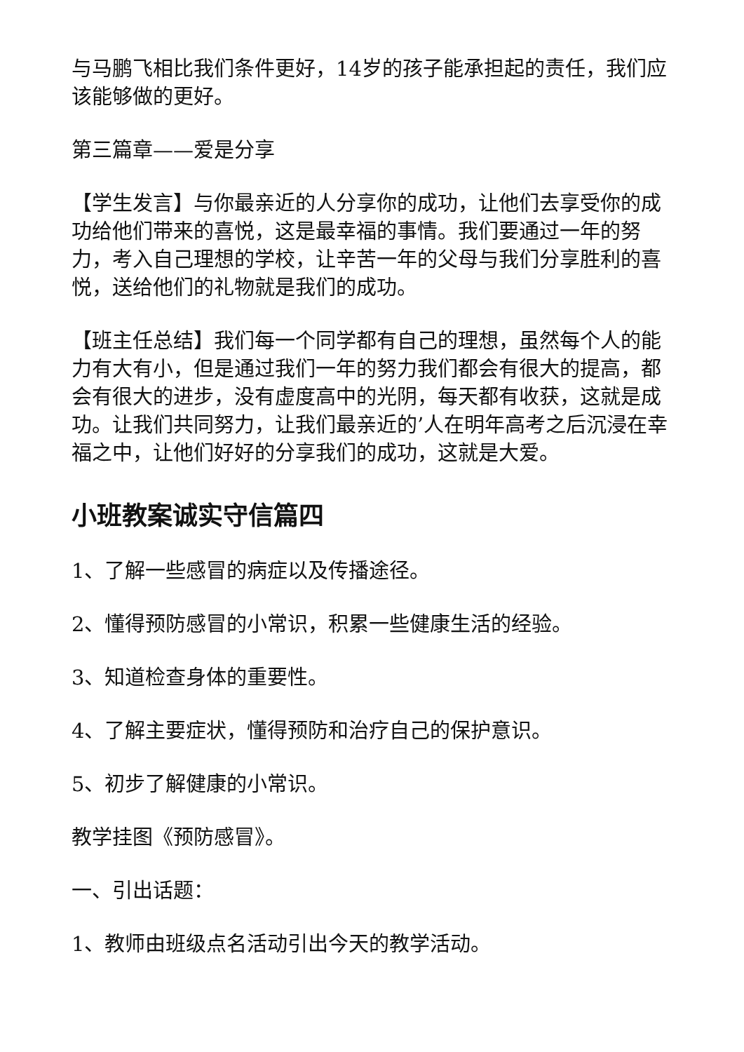与马鹏飞相比我们条件更好，14岁的孩子能承担起的责任，我们应该能够做的更好。
第三篇章——爱是分享
【学生发言】与你最亲近的人分享你的成功，让他们去享受你的成功给他们带来的喜悦，这是最幸福的事情。我们要通过一年的努力，考入自己理想的学校，让辛苦一年的父母与我们分享胜利的喜悦，送给他们的礼物就是我们的成功。
【班主任总结】我们每一个同学都有自己的理想，虽然每个人的能力有大有小，但是通过我们一年的努力我们都会有很大的提高，都会有很大的进步，没有虚度高中的光阴，每天都有收获，这就是成功。让我们共同努力，让我们最亲近的’人在明年高考之后沉浸在幸福之中，让他们好好的分享我们的成功，这就是大爱。
小班教案诚实守信篇四
1、了解一些感冒的病症以及传播途径。
2、懂得预防感冒的小常识，积累一些健康生活的经验。
3、知道检查身体的重要性。
4、了解主要症状，懂得预防和治疗自己的保护意识。
5、初步了解健康的小常识。
教学挂图《预防感冒》。
一、引出话题：
1、教师由班级点名活动引出今天的教学活动。